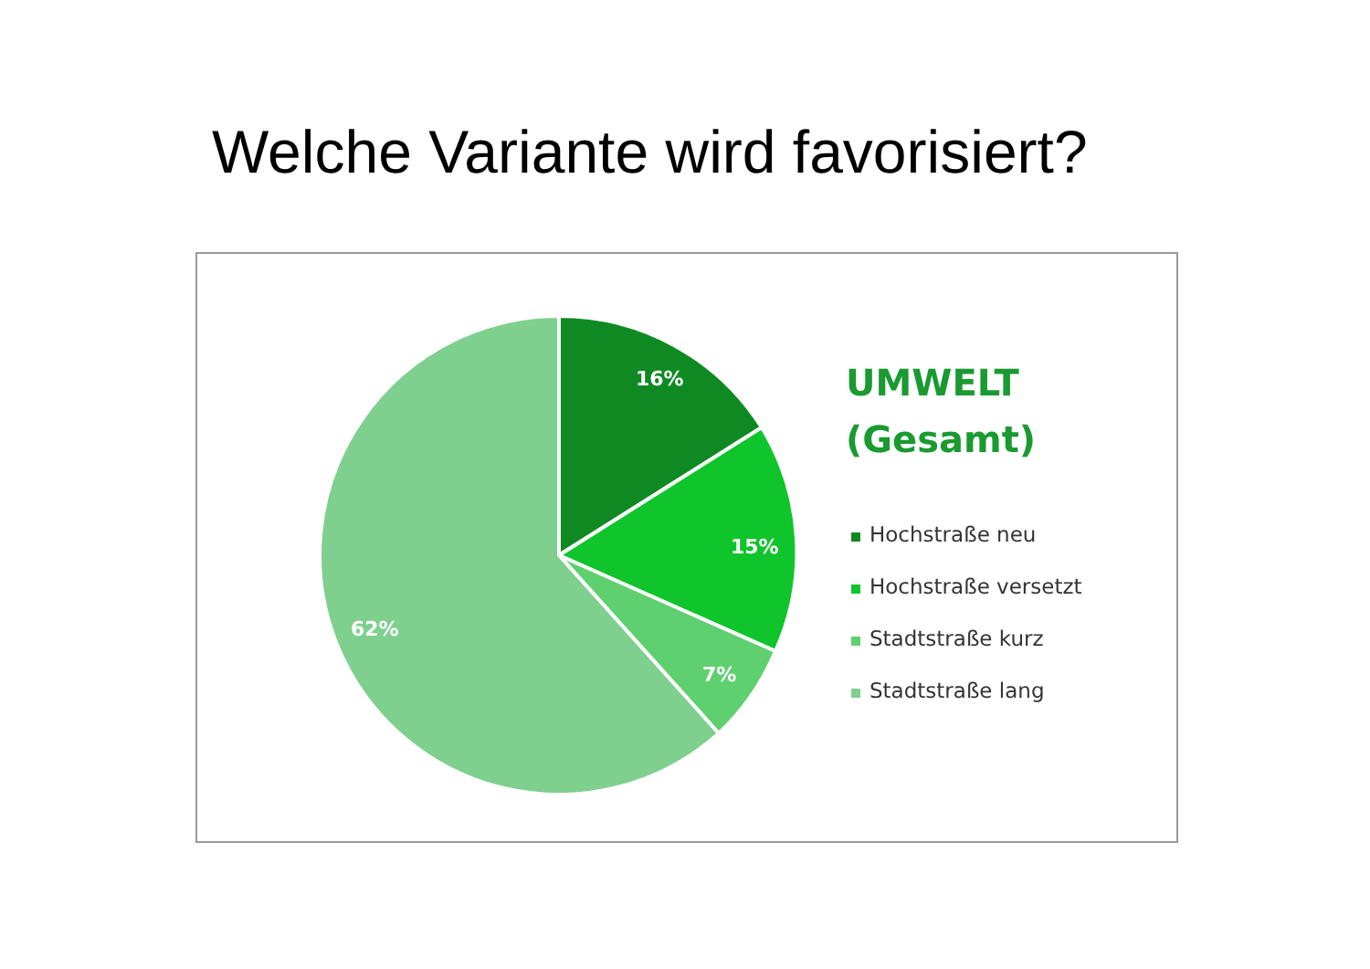Welche Variante wird favorisiert?
16%
15%
7%
62%
UMWELT
(Gesamt)
Hochstraße neu
Hochstraße versetzt
Stadtstraße kurz
Stadtstraße lang